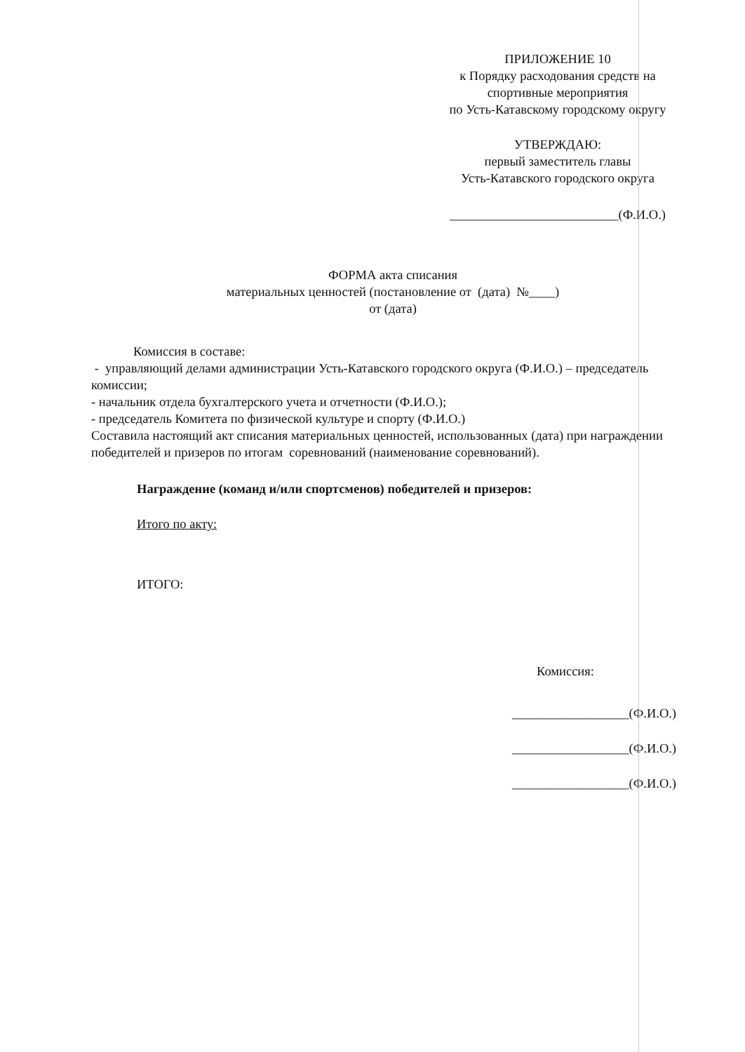ПРИЛОЖЕНИЕ 10
к Порядку расходования средств на
спортивные мероприятия
по Усть-Катавскому городскому округу
УТВЕРЖДАЮ:
первый заместитель главы
Усть-Катавского городского округа
__________________________(Ф.И.О.)
ФОРМА акта списания
материальных ценностей (постановление от (дата) №____)
от (дата)
Комиссия в составе:
- управляющий делами администрации Усть-Катавского городского округа (Ф.И.О.) – председатель комиссии;
- начальник отдела бухгалтерского учета и отчетности (Ф.И.О.);
- председатель Комитета по физической культуре и спорту (Ф.И.О.)
Составила настоящий акт списания материальных ценностей, использованных (дата) при награждении победителей и призеров по итогам соревнований (наименование соревнований).
Награждение (команд и/или спортсменов) победителей и призеров:
Итого по акту:
ИТОГО:
Комиссия:
__________________(Ф.И.О.)
__________________(Ф.И.О.)
__________________(Ф.И.О.)